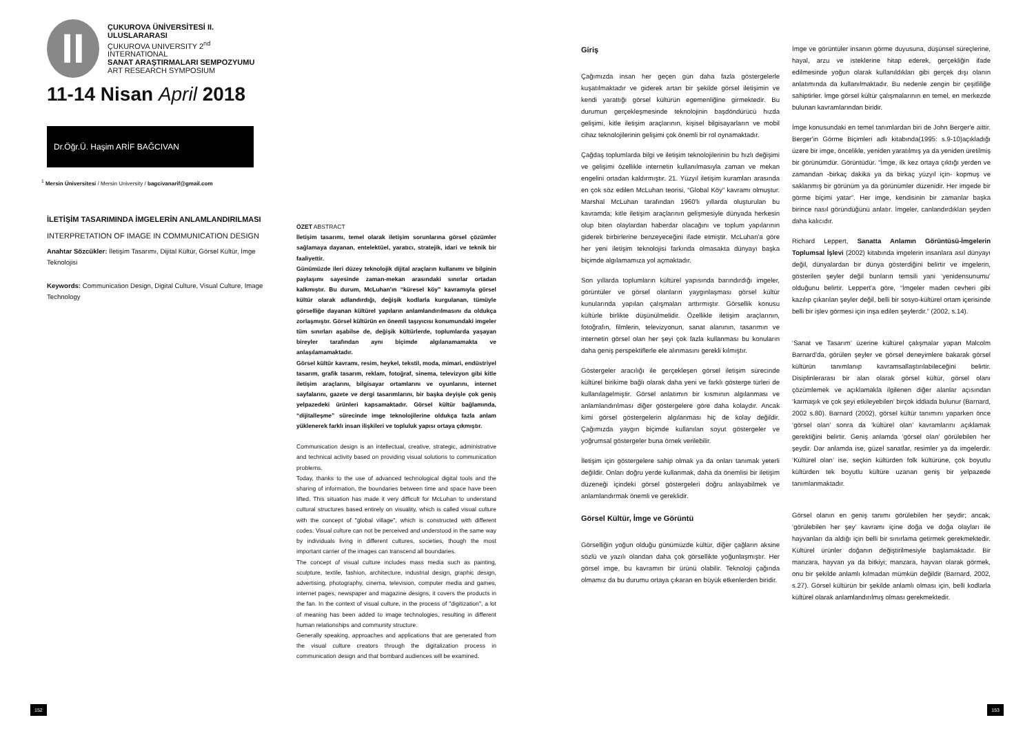II
ÇUKUROVA ÜNİVERSİTESİ II. ULUSLARARASI
ÇUKUROVA UNIVERSITY 2<sup>nd</sup> INTERNATIONAL
SANAT ARAŞTIRMALARI SEMPOZYUMU
ART RESEARCH SYMPOSIUM
11-14 Nisan April 2018
Dr.Öğr.Ü. Haşim ARİF BAĞCIVAN
<sup>1</sup> Mersin Üniversitesi / Mersin University / bagcivanarif@gmail.com
İLETİŞİM TASARIMINDA İMGELERİN ANLAMLANDIRILMASI
INTERPRETATION OF IMAGE IN COMMUNICATION DESIGN
Anahtar Sözcükler: İletişim Tasarımı, Dijital Kültür, Görsel Kültür, İmge Teknolojisi
Keywords: Communication Design, Digital Culture, Visual Culture, Image Technology
ÖZET ABSTRACT
İletişim tasarımı, temel olarak iletişim sorunlarına görsel çözümler sağlamaya dayanan, entelektüel, yaratıcı, stratejik, idari ve teknik bir faaliyettir.
Günümüzde ileri düzey teknolojik dijital araçların kullanımı ve bilginin paylaşımı sayesinde zaman-mekan arasındaki sınırlar ortadan kalkmıştır. Bu durum, McLuhan'ın “küresel köy” kavramıyla görsel kültür olarak adlandırdığı, değişik kodlarla kurgulanan, tümüyle görselliğe dayanan kültürel yapıların anlamlandırılmasını da oldukça zorlaşmıştır. Görsel kültürün en önemli taşıyıcısı konumundaki imgeler tüm sınırları aşabilse de, değişik kültürlerde, toplumlarda yaşayan bireyler tarafından aynı biçimde algılanamamakta ve anlaşılamamaktadır.
Görsel kültür kavramı, resim, heykel, tekstil, moda, mimari, endüstriyel tasarım, grafik tasarım, reklam, fotoğraf, sinema, televizyon gibi kitle iletişim araçlarını, bilgisayar ortamlarını ve oyunlarını, internet sayfalarını, gazete ve dergi tasarımlarını, bir başka deyişle çok geniş yelpazedeki ürünleri kapsamaktadır. Görsel kültür bağlamında, “dijitalleşme” sürecinde imge teknolojilerine oldukça fazla anlam yüklenerek farklı insan ilişkileri ve topluluk yapısı ortaya çıkmıştır.
Communication design is an intellectual, creative, strategic, administrative and technical activity based on providing visual solutions to communication problems.
Today, thanks to the use of advanced technological digital tools and the sharing of information, the boundaries between time and space have been lifted. This situation has made it very difficult for McLuhan to understand cultural structures based entirely on visuality, which is called visual culture with the concept of "global village", which is constructed with different codes. Visual culture can not be perceived and understood in the same way by individuals living in different cultures, societies, though the most important carrier of the images can transcend all boundaries.
The concept of visual culture includes mass media such as painting, sculpture, textile, fashion, architecture, industrial design, graphic design, advertising, photography, cinema, television, computer media and games, internet pages, newspaper and magazine designs, it covers the products in the fan. In the context of visual culture, in the process of "digitization", a lot of meaning has been added to image technologies, resulting in different human relationships and community structure.
Generally speaking, approaches and applications that are generated from the visual culture creators through the digitalization process in communication design and that bombard audiences will be examined.
152
Giriş
Çağımızda insan her geçen gün daha fazla göstergelerle kuşatılmaktadır ve giderek artan bir şekilde görsel iletişimin ve kendi yarattığı görsel kültürün egemenliğine girmektedir. Bu durumun gerçekleşmesinde teknolojinin başdöndürücü hızda gelişimi, kitle iletişim araçlarının, kişisel bilgisayarların ve mobil cihaz teknolojilerinin gelişimi çok önemli bir rol oynamaktadır.
Çağdaş toplumlarda bilgi ve iletişim teknolojilerinin bu hızlı değişimi ve gelişimi özellikle internetin kullanılmasıyla zaman ve mekan engelini ortadan kaldırmıştır. 21. Yüzyıl iletişim kuramları arasında en çok söz edilen McLuhan teorisi, “Global Köy” kavramı olmuştur. Marshal McLuhan tarafından 1960'lı yıllarda oluşturulan bu kavramda; kitle iletişim araçlarının gelişmesiyle dünyada herkesin olup biten olaylardan haberdar olacağını ve toplum yapılarının giderek birbirlerine benzeyeceğini ifade etmiştir. McLuhan'a göre her yeni iletişim teknolojisi farkında olmasakta dünyayı başka biçimde algılamamıza yol açmaktadır.
Son yıllarda toplumların kültürel yapısında barındırdığı imgeler, görüntüler ve görsel olanların yaygınlaşması görsel kültür kunularında yapılan çalışmaları arttırmıştır. Görsellik konusu kültürle birlikte düşünülmelidir. Özellikle iletişim araçlarının, fotoğrafın, filmlerin, televizyonun, sanat alanının, tasarımın ve internetin görsel olan her şeyi çok fazla kullanması bu konuların daha geniş perspektiflerle ele alınmasını gerekli kılmıştır.
Göstergeler aracılığı ile gerçekleşen görsel iletişim sürecinde kültürel birikime bağlı olarak daha yeni ve farklı gösterge türleri de kullanılagelmiştir. Görsel anlatımın bir kısmının algılanması ve anlamlandırılması diğer göstergelere göre daha kolaydır. Ancak kimi görsel göstergelerin algılanması hiç de kolay değildir. Çağımızda yaygın biçimde kullanılan soyut göstergeler ve yoğrumsal göstergeler buna örnek verilebilir.
İletişim için göstergelere sahip olmak ya da onları tanımak yeterli değildir. Onları doğru yerde kullanmak, daha da önemlisi bir iletişim düzeneği içindeki görsel göstergeleri doğru anlayabilmek ve anlamlandırmak önemli ve gereklidir.
Görsel Kültür, İmge ve Görüntü
Görselliğin yoğun olduğu günümüzde kültür, diğer çağların aksine sözlü ve yazılı olandan daha çok görsellikte yoğunlaşmıştır. Her görsel imge, bu kavramın bir ürünü olabilir. Teknoloji çağında olmamız da bu durumu ortaya çıkaran en büyük etkenlerden biridir.
İmge ve görüntüler insanın görme duyusuna, düşünsel süreçlerine, hayal, arzu ve isteklerine hitap ederek, gerçekliğin ifade edilmesinde yoğun olarak kullanıldıkları gibi gerçek dışı olanın anlatımında da kullanılmaktadır. Bu nedenle zengin bir çeşitliliğe sahiptirler. İmge görsel kültür çalışmalarının en temel, en merkezde bulunan kavramlarından biridir.
İmge konusundaki en temel tanımlardan biri de John Berger'e aittir. Berger'in Görme Biçimleri adlı kitabında(1995: s.9-10)açıkladığı üzere bir imge, öncelikle, yeniden yaratılmış ya da yeniden üretilmiş bir görünümdür. Görüntüdür. “İmge, ilk kez ortaya çıktığı yerden ve zamandan -birkaç dakika ya da birkaç yüzyıl için- kopmuş ve saklanmış bir görünüm ya da görünümler düzenidir. Her imgede bir görme biçimi yatar”. Her imge, kendisinin bir zamanlar başka birince nasıl göründüğünü anlatır. İmgeler, canlandırdıkları şeyden daha kalıcıdır.
Richard Leppert, Sanatta Anlamın Görüntüsü-İmgelerin Toplumsal İşlevi (2002) kitabında imgelerin insanlara asıl dünyayı değil, dünyalardan bir dünya gösterdiğini belirtir ve imgelerin, gösterilen şeyler değil bunların temsili yani ‘yenidensunumu’ olduğunu belirtir. Leppert'a göre, “İmgeler maden cevheri gibi kazılıp çıkarılan şeyler değil, belli bir sosyo-kültürel ortam içerisinde belli bir işlev görmesi için inşa edilen şeylerdir.” (2002, s.14).
‘Sanat ve Tasarım’ üzerine kültürel çalışmalar yapan Malcolm Barnard'da, görülen şeyler ve görsel deneyimlere bakarak görsel kültürün tanımlanıp kavramsallaştırılabileceğini belirtir. Disiplinlerarası bir alan olarak görsel kültür, görsel olanı çözümlemek ve açıklamakla ilgilenen diğer alanlar açısından ‘karmaşık ve çok şeyi etkileyebilen’ birçok iddiada bulunur (Barnard, 2002 s.80). Barnard (2002), görsel kültür tanımını yaparken önce ‘görsel olan’ sonra da ‘kültürel olan’ kavramlarını açıklamak gerektiğini belirtir. Geniş anlamda ‘görsel olan’ görülebilen her şeydir. Dar anlamda ise, güzel sanatlar, resimler ya da imgelerdir. ‘Kültürel olan’ ise, seçkin kültürden folk kültürüne, çok boyutlu kültürden tek boyutlu kültüre uzanan geniş bir yelpazede tanımlanmaktadır.
Görsel olanın en geniş tanımı görülebilen her şeydir; ancak, ‘görülebilen her şey’ kavramı içine doğa ve doğa olayları ile hayvanları da aldığı için belli bir sınırlama getirmek gerekmektedir. Kültürel ürünler doğanın değiştirilmesiyle başlamaktadır. Bir manzara, hayvan ya da bitkiyi; manzara, hayvan olarak görmek, onu bir şekilde anlamlı kılmadan mümkün değildir (Barnard, 2002, s.27). Görsel kültürün bir şekilde anlamlı olması için, belli kodlarla kültürel olarak anlamlandırılmış olması gerekmektedir.
153